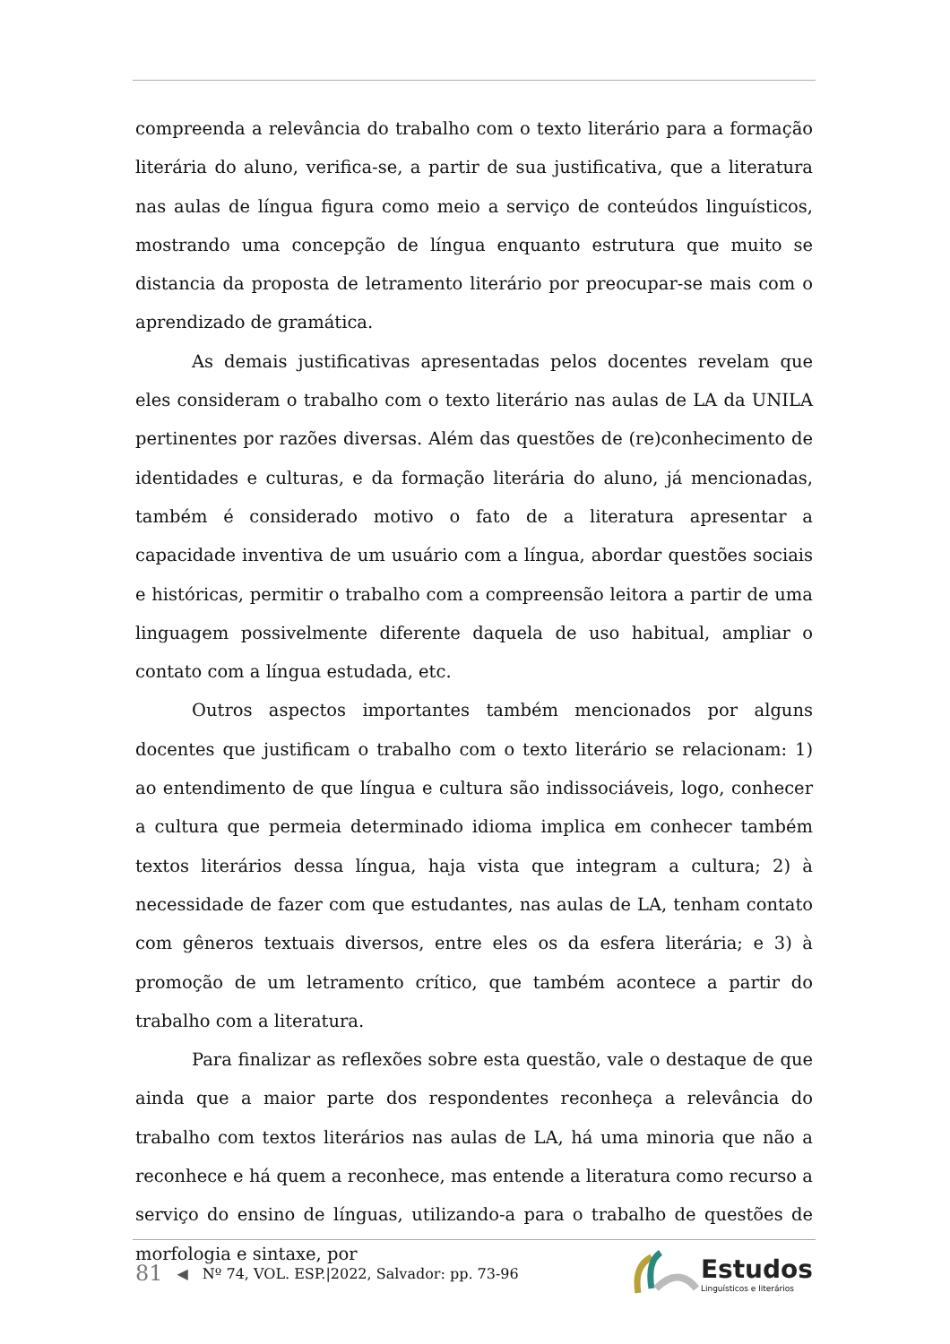compreenda a relevância do trabalho com o texto literário para a formação literária do aluno, verifica-se, a partir de sua justificativa, que a literatura nas aulas de língua figura como meio a serviço de conteúdos linguísticos, mostrando uma concepção de língua enquanto estrutura que muito se distancia da proposta de letramento literário por preocupar-se mais com o aprendizado de gramática.
As demais justificativas apresentadas pelos docentes revelam que eles consideram o trabalho com o texto literário nas aulas de LA da UNILA pertinentes por razões diversas. Além das questões de (re)conhecimento de identidades e culturas, e da formação literária do aluno, já mencionadas, também é considerado motivo o fato de a literatura apresentar a capacidade inventiva de um usuário com a língua, abordar questões sociais e históricas, permitir o trabalho com a compreensão leitora a partir de uma linguagem possivelmente diferente daquela de uso habitual, ampliar o contato com a língua estudada, etc.
Outros aspectos importantes também mencionados por alguns docentes que justificam o trabalho com o texto literário se relacionam: 1) ao entendimento de que língua e cultura são indissociáveis, logo, conhecer a cultura que permeia determinado idioma implica em conhecer também textos literários dessa língua, haja vista que integram a cultura; 2) à necessidade de fazer com que estudantes, nas aulas de LA, tenham contato com gêneros textuais diversos, entre eles os da esfera literária; e 3) à promoção de um letramento crítico, que também acontece a partir do trabalho com a literatura.
Para finalizar as reflexões sobre esta questão, vale o destaque de que ainda que a maior parte dos respondentes reconheça a relevância do trabalho com textos literários nas aulas de LA, há uma minoria que não a reconhece e há quem a reconhece, mas entende a literatura como recurso a serviço do ensino de línguas, utilizando-a para o trabalho de questões de morfologia e sintaxe, por
81 ◀ Nº 74, VOL. ESP.|2022, Salvador: pp. 73-96
Estudos
Linguísticos e literários